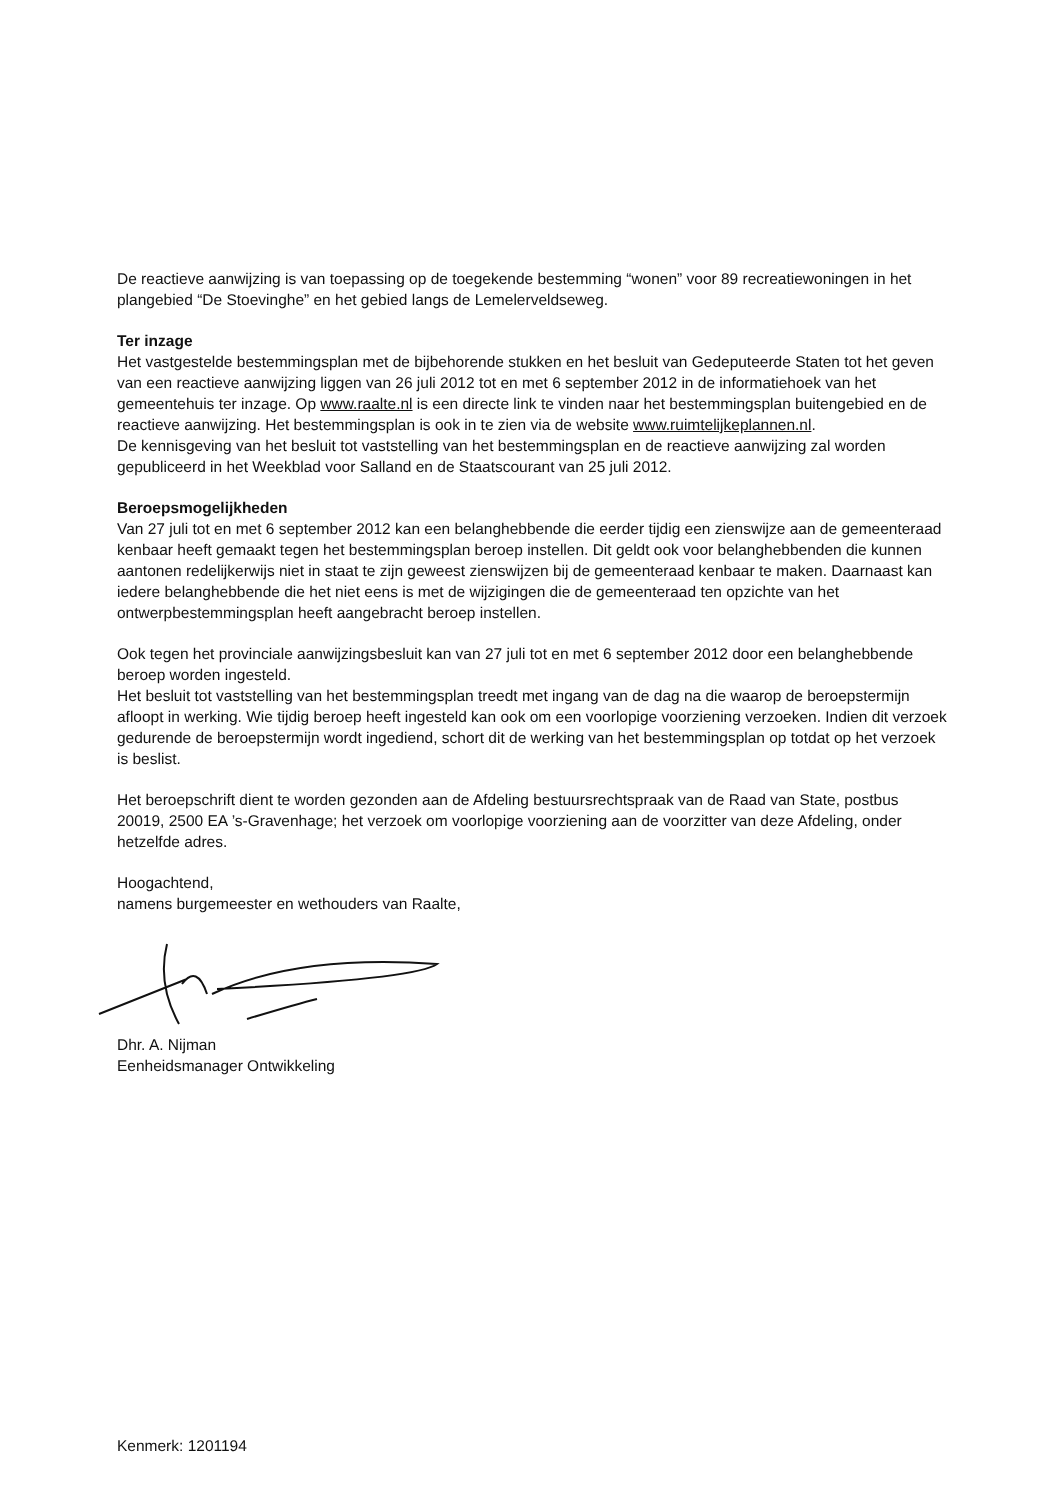De reactieve aanwijzing is van toepassing op de toegekende bestemming “wonen” voor 89 recreatiewoningen in het plangebied “De Stoevinghe” en het gebied langs de Lemelerveldseweg.
Ter inzage
Het vastgestelde bestemmingsplan met de bijbehorende stukken en het besluit van Gedeputeerde Staten tot het geven van een reactieve aanwijzing liggen van 26 juli 2012 tot en met 6 september 2012 in de informatiehoek van het gemeentehuis ter inzage. Op www.raalte.nl is een directe link te vinden naar het bestemmingsplan buitengebied en de reactieve aanwijzing. Het bestemmingsplan is ook in te zien via de website www.ruimtelijkeplannen.nl.
De kennisgeving van het besluit tot vaststelling van het bestemmingsplan en de reactieve aanwijzing zal worden gepubliceerd in het Weekblad voor Salland en de Staatscourant van 25 juli 2012.
Beroepsmogelijkheden
Van 27 juli tot en met 6 september 2012 kan een belanghebbende die eerder tijdig een zienswijze aan de gemeenteraad kenbaar heeft gemaakt tegen het bestemmingsplan beroep instellen. Dit geldt ook voor belanghebbenden die kunnen aantonen redelijkerwijs niet in staat te zijn geweest zienswijzen bij de gemeenteraad kenbaar te maken. Daarnaast kan iedere belanghebbende die het niet eens is met de wijzigingen die de gemeenteraad ten opzichte van het ontwerpbestemmingsplan heeft aangebracht beroep instellen.
Ook tegen het provinciale aanwijzingsbesluit kan van 27 juli tot en met 6 september 2012 door een belanghebbende beroep worden ingesteld.
Het besluit tot vaststelling van het bestemmingsplan treedt met ingang van de dag na die waarop de beroepstermijn afloopt in werking. Wie tijdig beroep heeft ingesteld kan ook om een voorlopige voorziening verzoeken. Indien dit verzoek gedurende de beroepstermijn wordt ingediend, schort dit de werking van het bestemmingsplan op totdat op het verzoek is beslist.
Het beroepschrift dient te worden gezonden aan de Afdeling bestuursrechtspraak van de Raad van State, postbus 20019, 2500 EA ’s-Gravenhage; het verzoek om voorlopige voorziening aan de voorzitter van deze Afdeling, onder hetzelfde adres.
Hoogachtend,
namens burgemeester en wethouders van Raalte,
Dhr. A. Nijman
Eenheidsmanager Ontwikkeling
Kenmerk: 1201194